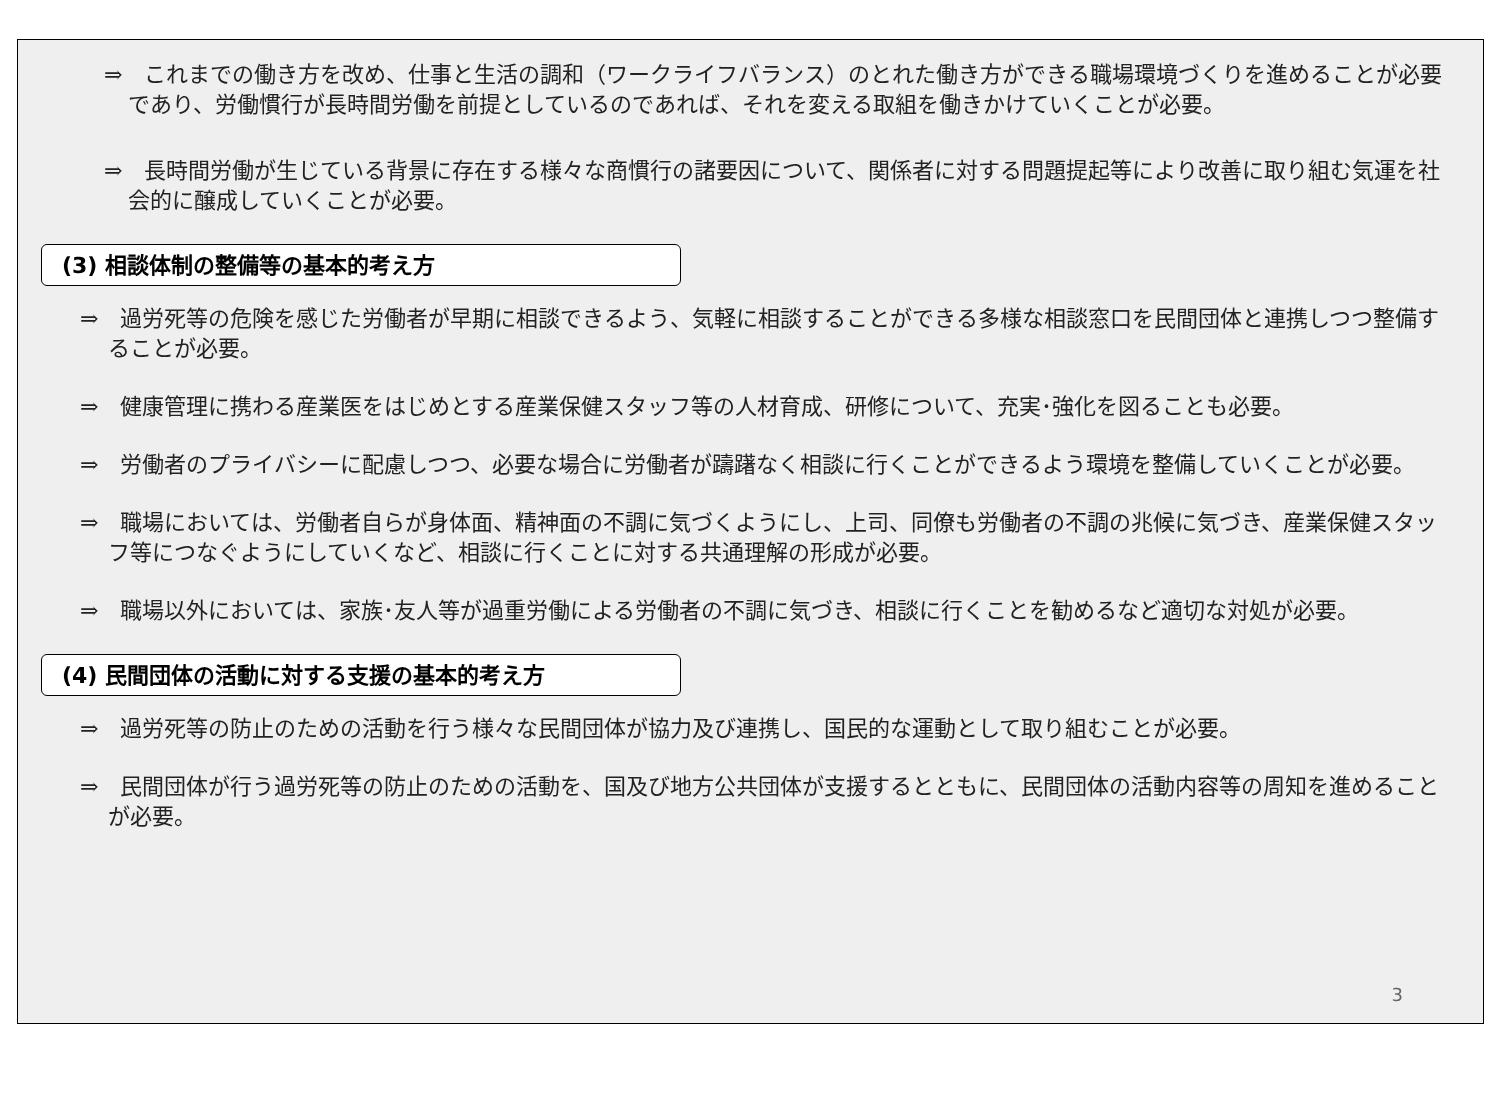⇒　これまでの働き方を改め、仕事と生活の調和（ワークライフバランス）のとれた働き方ができる職場環境づくりを進めることが必要であり、労働慣行が長時間労働を前提としているのであれば、それを変える取組を働きかけていくことが必要。
⇒　長時間労働が生じている背景に存在する様々な商慣行の諸要因について、関係者に対する問題提起等により改善に取り組む気運を社会的に醸成していくことが必要。
(3) 相談体制の整備等の基本的考え方
⇒　過労死等の危険を感じた労働者が早期に相談できるよう、気軽に相談することができる多様な相談窓口を民間団体と連携しつつ整備することが必要。
⇒　健康管理に携わる産業医をはじめとする産業保健スタッフ等の人材育成、研修について、充実･強化を図ることも必要。
⇒　労働者のプライバシーに配慮しつつ、必要な場合に労働者が躊躇なく相談に行くことができるよう環境を整備していくことが必要。
⇒　職場においては、労働者自らが身体面、精神面の不調に気づくようにし、上司、同僚も労働者の不調の兆候に気づき、産業保健スタッフ等につなぐようにしていくなど、相談に行くことに対する共通理解の形成が必要。
⇒　職場以外においては、家族･友人等が過重労働による労働者の不調に気づき、相談に行くことを勧めるなど適切な対処が必要。
(4) 民間団体の活動に対する支援の基本的考え方
⇒　過労死等の防止のための活動を行う様々な民間団体が協力及び連携し、国民的な運動として取り組むことが必要。
⇒　民間団体が行う過労死等の防止のための活動を、国及び地方公共団体が支援するとともに、民間団体の活動内容等の周知を進めることが必要。
3